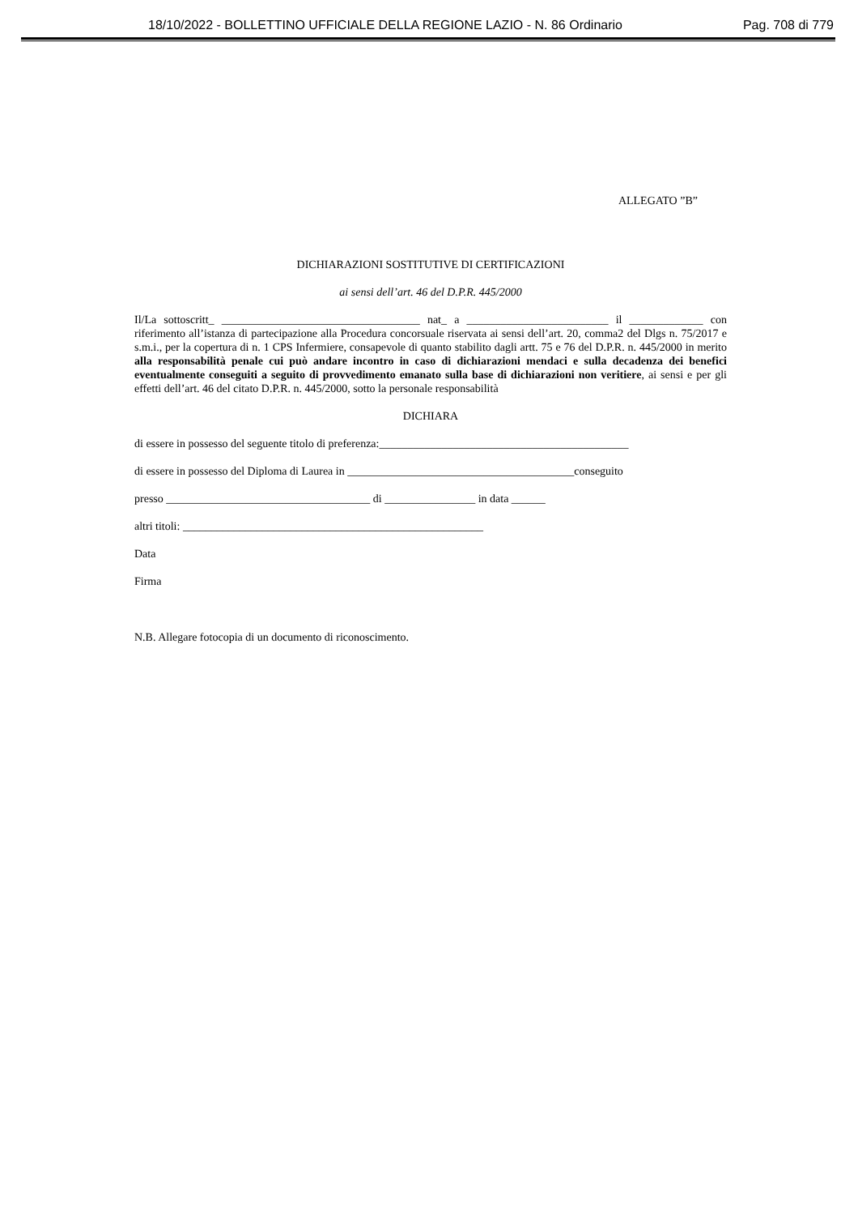18/10/2022 - BOLLETTINO UFFICIALE DELLA REGIONE LAZIO - N. 86 Ordinario Pag. 708 di 779
ALLEGATO ”B”
DICHIARAZIONI SOSTITUTIVE DI CERTIFICAZIONI
ai sensi dell’art. 46 del D.P.R. 445/2000
Il/La sottoscritt_ ___________________________________ nat_ a _________________________ il _____________ con riferimento all’istanza di partecipazione alla Procedura concorsuale riservata ai sensi dell’art. 20, comma2 del Dlgs n. 75/2017 e s.m.i., per la copertura di n. 1 CPS Infermiere, consapevole di quanto stabilito dagli artt. 75 e 76 del D.P.R. n. 445/2000 in merito alla responsabilità penale cui può andare incontro in caso di dichiarazioni mendaci e sulla decadenza dei benefici eventualmente conseguiti a seguito di provvedimento emanato sulla base di dichiarazioni non veritiere, ai sensi e per gli effetti dell’art. 46 del citato D.P.R. n. 445/2000, sotto la personale responsabilità
DICHIARA
di essere in possesso del seguente titolo di preferenza:____________________________________________
di essere in possesso del Diploma di Laurea in ________________________________________conseguito
presso ____________________________________ di ________________ in data ______
altri titoli: _____________________________________________________
Data
Firma
N.B. Allegare fotocopia di un documento di riconoscimento.